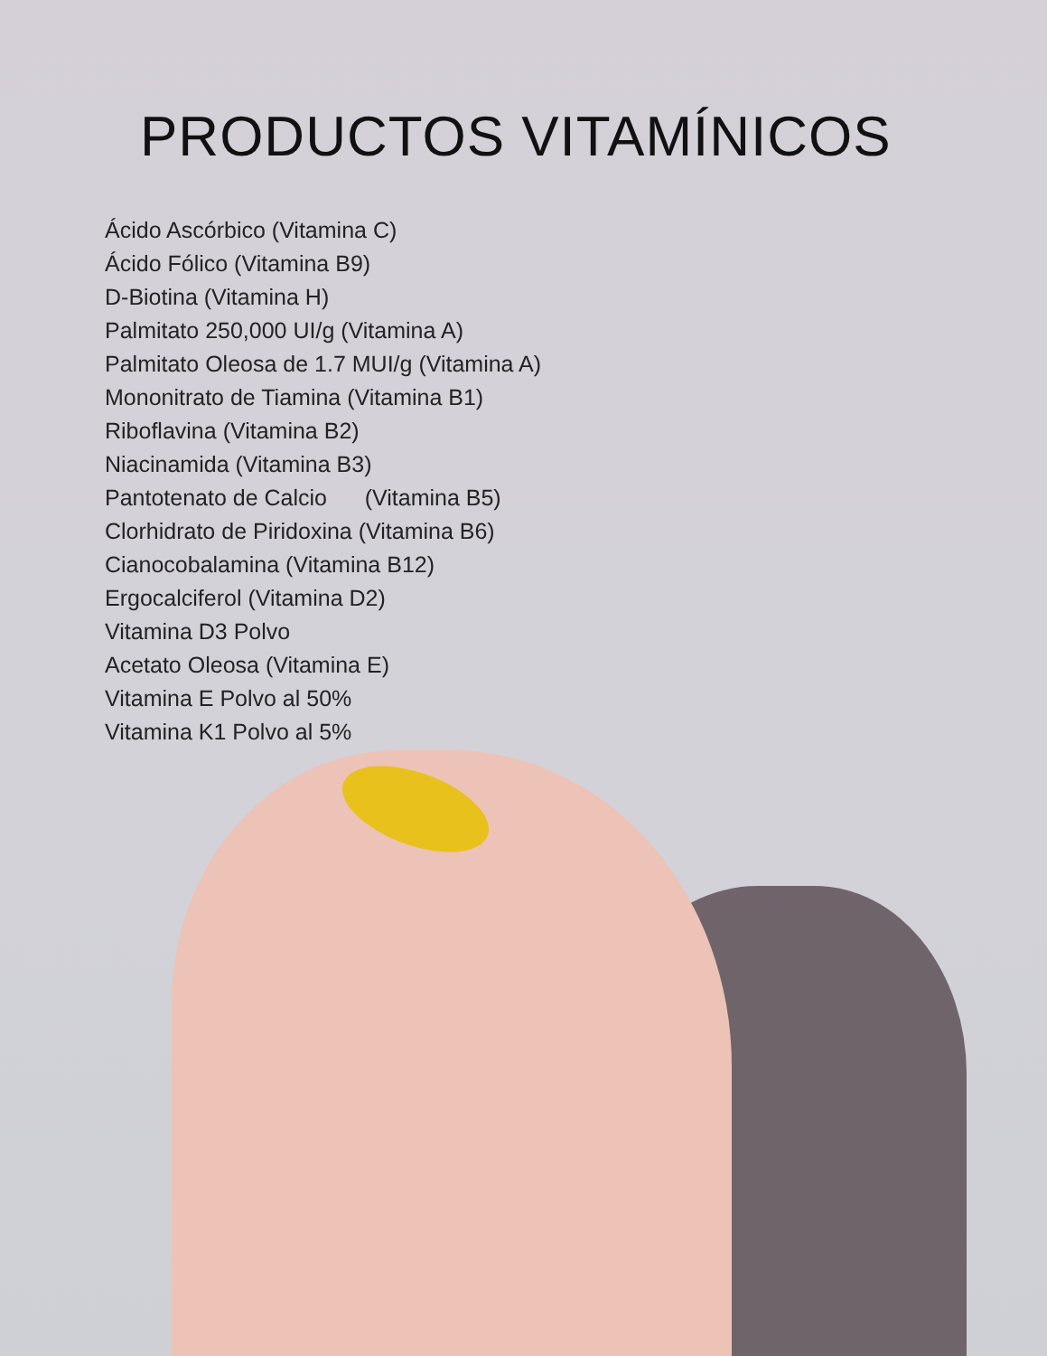PRODUCTOS VITAMÍNICOS
Ácido Ascórbico (Vitamina C)
Ácido Fólico (Vitamina B9)
D-Biotina (Vitamina H)
Palmitato 250,000 UI/g (Vitamina A)
Palmitato Oleosa de 1.7 MUI/g (Vitamina A)
Mononitrato de Tiamina (Vitamina B1)
Riboflavina (Vitamina B2)
Niacinamida (Vitamina B3)
Pantotenato de Calcio (Vitamina B5)
Clorhidrato de Piridoxina (Vitamina B6)
Cianocobalamina (Vitamina B12)
Ergocalciferol (Vitamina D2)
Vitamina D3 Polvo
Acetato Oleosa (Vitamina E)
Vitamina E Polvo al 50%
Vitamina K1 Polvo al 5%